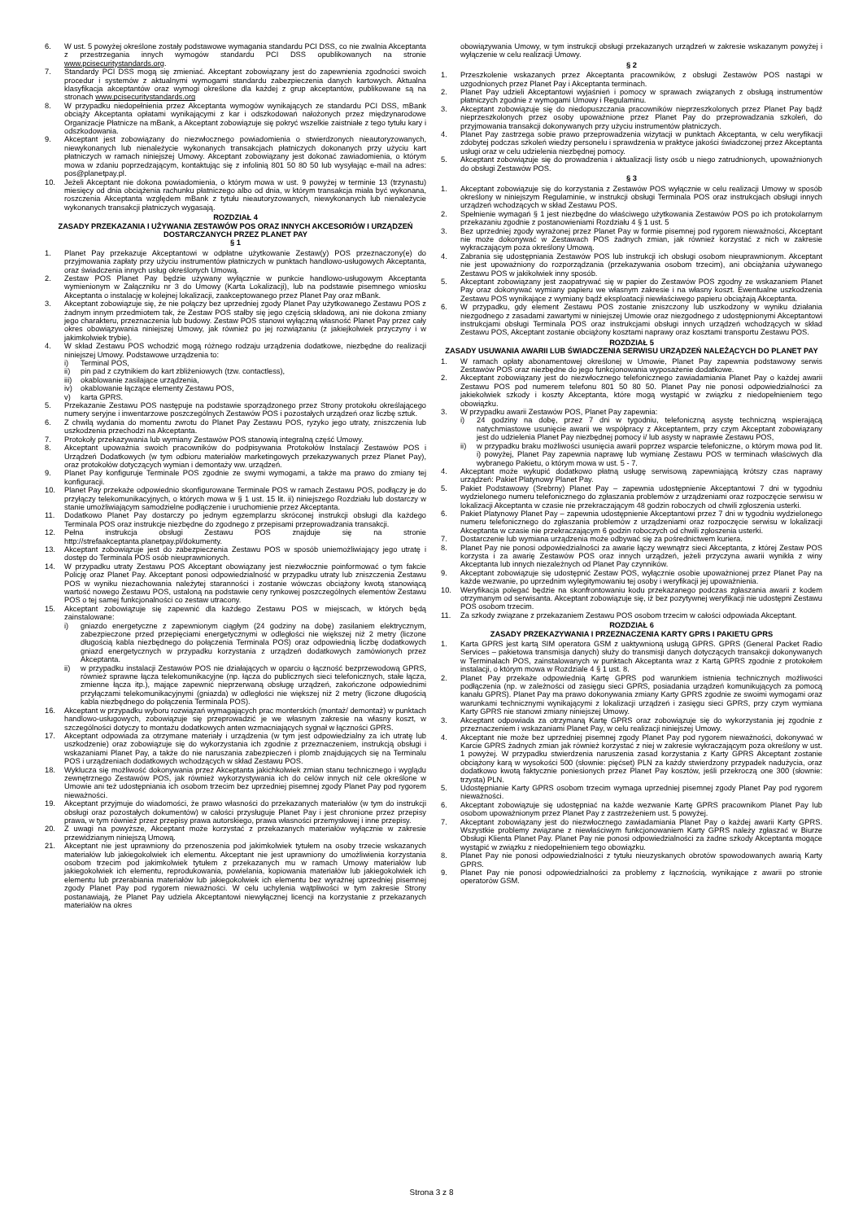6. W ust. 5 powyżej określone zostały podstawowe wymagania standardu PCI DSS, co nie zwalnia Akceptanta z przestrzegania innych wymogów standardu PCI DSS opublikowanych na stronie www.pcisecuritystandards.org.
7. Standardy PCI DSS mogą się zmieniać. Akceptant zobowiązany jest do zapewnienia zgodności swoich procedur i systemów z aktualnymi wymogami standardu zabezpieczenia danych kartowych. Aktualna klasyfikacja akceptantów oraz wymogi określone dla każdej z grup akceptantów, publikowane są na stronach www.pcisecuritystandards.org
8. W przypadku niedopełnienia przez Akceptanta wymogów wynikających ze standardu PCI DSS, mBank obciąży Akceptanta opłatami wynikającymi z kar i odszkodowań nałożonych przez międzynarodowe Organizacje Płatnicze na mBank, a Akceptant zobowiązuje się pokryć wszelkie zaistniałe z tego tytułu kary i odszkodowania.
9. Akceptant jest zobowiązany do niezwłocznego powiadomienia o stwierdzonych nieautoryzowanych, niewykonanych lub nienależycie wykonanych transakcjach płatniczych dokonanych przy użyciu kart płatniczych w ramach niniejszej Umowy. Akceptant zobowiązany jest dokonać zawiadomienia, o którym mowa w zdaniu poprzedzającym, kontaktując się z infolinią 801 50 80 50 lub wysyłając e-mail na adres: pos@planetpay.pl.
10. Jeżeli Akceptant nie dokona powiadomienia, o którym mowa w ust. 9 powyżej w terminie 13 (trzynastu) miesięcy od dnia obciążenia rachunku płatniczego albo od dnia, w którym transakcja miała być wykonana, roszczenia Akceptanta względem mBank z tytułu nieautoryzowanych, niewykonanych lub nienależycie wykonanych transakcji płatniczych wygasają.
ROZDZIAŁ 4
ZASADY PRZEKAZANIA I UŻYWANIA ZESTAWÓW POS ORAZ INNYCH AKCESORIÓW I URZĄDZEŃ DOSTARCZANYCH PRZEZ PLANET PAY
§ 1
1. Planet Pay przekazuje Akceptantowi w odpłatne użytkowanie Zestaw(y) POS przeznaczony(e) do przyjmowania zapłaty przy użyciu instrumentów płatniczych w punktach handlowo-usługowych Akceptanta, oraz świadczenia innych usług określonych Umową.
2. Zestaw POS Planet Pay będzie używany wyłącznie w punkcie handlowo-usługowym Akceptanta wymienionym w Załączniku nr 3 do Umowy (Karta Lokalizacji), lub na podstawie pisemnego wniosku Akceptanta o instalację w kolejnej lokalizacji, zaakceptowanego przez Planet Pay oraz mBank.
3. Akceptant zobowiązuje się, że nie połączy bez uprzedniej zgody Planet Pay użytkowanego Zestawu POS z żadnym innym przedmiotem tak, że Zestaw POS stałby się jego częścią składową, ani nie dokona zmiany jego charakteru, przeznaczenia lub budowy. Zestaw POS stanowi wyłączną własność Planet Pay przez cały okres obowiązywania niniejszej Umowy, jak również po jej rozwiązaniu (z jakiejkolwiek przyczyny i w jakimkolwiek trybie).
4. W skład Zestawu POS wchodzić mogą różnego rodzaju urządzenia dodatkowe, niezbędne do realizacji niniejszej Umowy. Podstawowe urządzenia to:
i) Terminal POS,
ii) pin pad z czytnikiem do kart zbliżeniowych (tzw. contactless),
iii) okablowanie zasilające urządzenia,
iv) okablowanie łączące elementy Zestawu POS,
v) karta GPRS.
5. Przekazanie Zestawu POS następuje na podstawie sporządzonego przez Strony protokołu określającego numery seryjne i inwentarzowe poszczególnych Zestawów POS i pozostałych urządzeń oraz liczbę sztuk.
6. Z chwilą wydania do momentu zwrotu do Planet Pay Zestawu POS, ryzyko jego utraty, zniszczenia lub uszkodzenia przechodzi na Akceptanta.
7. Protokoły przekazywania lub wymiany Zestawów POS stanowią integralną część Umowy.
8. Akceptant upoważnia swoich pracowników do podpisywania Protokołów Instalacji Zestawów POS i Urządzeń Dodatkowych (w tym odbioru materiałów marketingowych przekazywanych przez Planet Pay), oraz protokołów dotyczących wymian i demontaży ww. urządzeń.
9. Planet Pay konfiguruje Terminale POS zgodnie ze swymi wymogami, a także ma prawo do zmiany tej konfiguracji.
10. Planet Pay przekaże odpowiednio skonfigurowane Terminale POS w ramach Zestawu POS, podłączy je do przyłączy telekomunikacyjnych, o których mowa w § 1 ust. 15 lit. ii) niniejszego Rozdziału lub dostarczy w stanie umożliwiającym samodzielne podłączenie i uruchomienie przez Akceptanta.
11. Dodatkowo Planet Pay dostarczy po jednym egzemplarzu skróconej instrukcji obsługi dla każdego Terminala POS oraz instrukcje niezbędne do zgodnego z przepisami przeprowadzania transakcji.
12. Pełna instrukcja obsługi Zestawu POS znajduje się na stronie http://strefaakceptanta.planetpay.pl/dokumenty.
13. Akceptant zobowiązuje jest do zabezpieczenia Zestawu POS w sposób uniemożliwiający jego utratę i dostęp do Terminala POS osób nieuprawnionych.
14. W przypadku utraty Zestawu POS Akceptant obowiązany jest niezwłocznie poinformować o tym fakcie Policję oraz Planet Pay. Akceptant ponosi odpowiedzialność w przypadku utraty lub zniszczenia Zestawu POS w wyniku niezachowania należytej staranności i zostanie wówczas obciążony kwotą stanowiącą wartość nowego Zestawu POS, ustaloną na podstawie ceny rynkowej poszczególnych elementów Zestawu POS o tej samej funkcjonalności co zestaw utracony.
15. Akceptant zobowiązuje się zapewnić dla każdego Zestawu POS w miejscach, w których będą zainstalowane:
i) gniazdo energetyczne z zapewnionym ciągłym (24 godziny na dobę) zasilaniem elektrycznym, zabezpieczone przed przepięciami energetycznymi w odległości nie większej niż 2 metry (liczone długością kabla niezbędnego do połączenia Terminala POS) oraz odpowiednią liczbę dodatkowych gniazd energetycznych w przypadku korzystania z urządzeń dodatkowych zamówionych przez Akceptanta.
ii) w przypadku instalacji Zestawów POS nie działających w oparciu o łączność bezprzewodową GPRS, również sprawne łącza telekomunikacyjne (np. łącza do publicznych sieci telefonicznych, stałe łącza, zmienne łącza itp.), mające zapewnić nieprzerwaną obsługę urządzeń, zakończone odpowiednimi przyłączami telekomunikacyjnymi (gniazda) w odległości nie większej niż 2 metry (liczone długością kabla niezbędnego do połączenia Terminala POS).
16. Akceptant w przypadku wyboru rozwiązań wymagających prac monterskich (montaż/ demontaż) w punktach handlowo-usługowych, zobowiązuje się przeprowadzić je we własnym zakresie na własny koszt, w szczególności dotyczy to montażu dodatkowych anten wzmacniających sygnał w łączności GPRS.
17. Akceptant odpowiada za otrzymane materiały i urządzenia (w tym jest odpowiedzialny za ich utratę lub uszkodzenie) oraz zobowiązuje się do wykorzystania ich zgodnie z przeznaczeniem, instrukcją obsługi i wskazaniami Planet Pay, a także do nie naruszania zabezpieczeń i plomb znajdujących się na Terminalu POS i urządzeniach dodatkowych wchodzących w skład Zestawu POS.
18. Wyklucza się możliwość dokonywania przez Akceptanta jakichkolwiek zmian stanu technicznego i wyglądu zewnętrznego Zestawów POS, jak również wykorzystywania ich do celów innych niż cele określone w Umowie ani też udostępniania ich osobom trzecim bez uprzedniej pisemnej zgody Planet Pay pod rygorem nieważności.
19. Akceptant przyjmuje do wiadomości, że prawo własności do przekazanych materiałów (w tym do instrukcji obsługi oraz pozostałych dokumentów) w całości przysługuje Planet Pay i jest chronione przez przepisy prawa, w tym również przez przepisy prawa autorskiego, prawa własności przemysłowej i inne przepisy.
20. Z uwagi na powyższe, Akceptant może korzystać z przekazanych materiałów wyłącznie w zakresie przewidzianym niniejszą Umową.
21. Akceptant nie jest uprawniony do przenoszenia pod jakimkolwiek tytułem na osoby trzecie wskazanych materiałów lub jakiegokolwiek ich elementu. Akceptant nie jest uprawniony do umożliwienia korzystania osobom trzecim pod jakimkolwiek tytułem z przekazanych mu w ramach Umowy materiałów lub jakiegokolwiek ich elementu, reprodukowania, powielania, kopiowania materiałów lub jakiegokolwiek ich elementu lub przerabiania materiałów lub jakiegokolwiek ich elementu bez wyraźnej uprzedniej pisemnej zgody Planet Pay pod rygorem nieważności. W celu uchylenia wątpliwości w tym zakresie Strony postanawiają, że Planet Pay udziela Akceptantowi niewyłącznej licencji na korzystanie z przekazanych materiałów na okres
obowiązywania Umowy, w tym instrukcji obsługi przekazanych urządzeń w zakresie wskazanym powyżej i wyłączenie w celu realizacji Umowy.
§ 2
1. Przeszkolenie wskazanych przez Akceptanta pracowników, z obsługi Zestawów POS nastąpi w uzgodnionych przez Planet Pay i Akceptanta terminach.
2. Planet Pay udzieli Akceptantowi wyjaśnień i pomocy w sprawach związanych z obsługą instrumentów płatniczych zgodnie z wymogami Umowy i Regulaminu.
3. Akceptant zobowiązuje się do niedopuszczania pracowników nieprzeszkolonych przez Planet Pay bądź nieprzeszkolonych przez osoby upoważnione przez Planet Pay do przeprowadzania szkoleń, do przyjmowania transakcji dokonywanych przy użyciu instrumentów płatniczych.
4. Planet Pay zastrzega sobie prawo przeprowadzenia wizytacji w punktach Akceptanta, w celu weryfikacji zdobytej podczas szkoleń wiedzy personelu i sprawdzenia w praktyce jakości świadczonej przez Akceptanta usługi oraz w celu udzielenia niezbędnej pomocy.
5. Akceptant zobowiązuje się do prowadzenia i aktualizacji listy osób u niego zatrudnionych, upoważnionych do obsługi Zestawów POS.
§ 3
1. Akceptant zobowiązuje się do korzystania z Zestawów POS wyłącznie w celu realizacji Umowy w sposób określony w niniejszym Regulaminie, w instrukcji obsługi Terminala POS oraz instrukcjach obsługi innych urządzeń wchodzących w skład Zestawu POS.
2. Spełnienie wymagań § 1 jest niezbędne do właściwego użytkowania Zestawów POS po ich protokolarnym przekazaniu zgodnie z postanowieniami Rozdziału 4 § 1 ust. 5
3. Bez uprzedniej zgody wyrażonej przez Planet Pay w formie pisemnej pod rygorem nieważności, Akceptant nie może dokonywać w Zestawach POS żadnych zmian, jak również korzystać z nich w zakresie wykraczającym poza określony Umową.
4. Zabrania się udostępniania Zestawów POS lub instrukcji ich obsługi osobom nieuprawnionym. Akceptant nie jest upoważniony do rozporządzania (przekazywania osobom trzecim), ani obciążania używanego Zestawu POS w jakikolwiek inny sposób.
5. Akceptant zobowiązany jest zaopatrywać się w papier do Zestawów POS zgodny ze wskazaniem Planet Pay oraz dokonywać wymiany papieru we własnym zakresie i na własny koszt. Ewentualne uszkodzenia Zestawu POS wynikające z wymiany bądź eksploatacji niewłaściwego papieru obciążają Akceptanta.
6. W przypadku, gdy element Zestawu POS zostanie zniszczony lub uszkodzony w wyniku działania niezgodnego z zasadami zawartymi w niniejszej Umowie oraz niezgodnego z udostępnionymi Akceptantowi instrukcjami obsługi Terminala POS oraz instrukcjami obsługi innych urządzeń wchodzących w skład Zestawu POS, Akceptant zostanie obciążony kosztami naprawy oraz kosztami transportu Zestawu POS.
ROZDZIAŁ 5
ZASADY USUWANIA AWARII LUB ŚWIADCZENIA SERWISU URZĄDZEŃ NALEŻĄCYCH DO PLANET PAY
1. W ramach opłaty abonamentowej określonej w Umowie, Planet Pay zapewnia podstawowy serwis Zestawów POS oraz niezbędne do jego funkcjonowania wyposażenie dodatkowe.
2. Akceptant zobowiązany jest do niezwłocznego telefonicznego zawiadamiania Planet Pay o każdej awarii Zestawu POS pod numerem telefonu 801 50 80 50. Planet Pay nie ponosi odpowiedzialności za jakiekolwiek szkody i koszty Akceptanta, które mogą wystąpić w związku z niedopełnieniem tego obowiązku.
3. W przypadku awarii Zestawów POS, Planet Pay zapewnia:
i) 24 godziny na dobę, przez 7 dni w tygodniu, telefoniczną asystę techniczną wspierającą natychmiastowe usunięcie awarii we współpracy z Akceptantem, przy czym Akceptant zobowiązany jest do udzielenia Planet Pay niezbędnej pomocy i/ lub asysty w naprawie Zestawu POS,
ii) w przypadku braku możliwości usunięcia awarii poprzez wsparcie telefoniczne, o którym mowa pod lit. i) powyżej, Planet Pay zapewnia naprawę lub wymianę Zestawu POS w terminach właściwych dla wybranego Pakietu, o którym mowa w ust. 5 - 7.
4. Akceptant może wykupić dodatkowo płatną usługę serwisową zapewniającą krótszy czas naprawy urządzeń: Pakiet Platynowy Planet Pay.
5. Pakiet Podstawowy (Srebrny) Planet Pay – zapewnia udostępnienie Akceptantowi 7 dni w tygodniu wydzielonego numeru telefonicznego do zgłaszania problemów z urządzeniami oraz rozpoczęcie serwisu w lokalizacji Akceptanta w czasie nie przekraczającym 48 godzin roboczych od chwili zgłoszenia usterki.
6. Pakiet Platynowy Planet Pay – zapewnia udostępnienie Akceptantowi przez 7 dni w tygodniu wydzielonego numeru telefonicznego do zgłaszania problemów z urządzeniami oraz rozpoczęcie serwisu w lokalizacji Akceptanta w czasie nie przekraczającym 6 godzin roboczych od chwili zgłoszenia usterki.
7. Dostarczenie lub wymiana urządzenia może odbywać się za pośrednictwem kuriera.
8. Planet Pay nie ponosi odpowiedzialności za awarie łączy wewnątrz sieci Akceptanta, z której Zestaw POS korzysta i za awarię Zestawów POS oraz innych urządzeń, jeżeli przyczyna awarii wynikła z winy Akceptanta lub innych niezależnych od Planet Pay czynników.
9. Akceptant zobowiązuje się udostępnić Zestaw POS, wyłącznie osobie upoważnionej przez Planet Pay na każde wezwanie, po uprzednim wylegitymowaniu tej osoby i weryfikacji jej upoważnienia.
10. Weryfikacja polegać będzie na skonfrontowaniu kodu przekazanego podczas zgłaszania awarii z kodem otrzymanym od serwisanta. Akceptant zobowiązuje się, iż bez pozytywnej weryfikacji nie udostępni Zestawu POS osobom trzecim.
11. Za szkody związane z przekazaniem Zestawu POS osobom trzecim w całości odpowiada Akceptant.
ROZDZIAŁ 6
ZASADY PRZEKAZYWANIA I PRZEZNACZENIA KARTY GPRS I PAKIETU GPRS
1. Karta GPRS jest kartą SIM operatora GSM z uaktywnioną usługą GPRS. GPRS (General Packet Radio Services – pakietowa transmisja danych) służy do transmisji danych dotyczących transakcji dokonywanych w Terminalach POS, zainstalowanych w punktach Akceptanta wraz z Kartą GPRS zgodnie z protokołem instalacji, o którym mowa w Rozdziale 4 § 1 ust. 8.
2. Planet Pay przekaże odpowiednią Kartę GPRS pod warunkiem istnienia technicznych możliwości podłączenia (np. w zależności od zasięgu sieci GPRS, posiadania urządzeń komunikujących za pomocą kanału GPRS). Planet Pay ma prawo dokonywania zmiany Karty GPRS zgodnie ze swoimi wymogami oraz warunkami technicznymi wynikającymi z lokalizacji urządzeń i zasięgu sieci GPRS, przy czym wymiana Karty GPRS nie stanowi zmiany niniejszej Umowy.
3. Akceptant odpowiada za otrzymaną Kartę GPRS oraz zobowiązuje się do wykorzystania jej zgodnie z przeznaczeniem i wskazaniami Planet Pay, w celu realizacji niniejszej Umowy.
4. Akceptant nie może bez uprzedniej pisemnej zgody Planet Pay pod rygorem nieważności, dokonywać w Karcie GPRS żadnych zmian jak również korzystać z niej w zakresie wykraczającym poza określony w ust. 1 powyżej. W przypadku stwierdzenia naruszenia zasad korzystania z Karty GPRS Akceptant zostanie obciążony karą w wysokości 500 (słownie: pięćset) PLN za każdy stwierdzony przypadek nadużycia, oraz dodatkowo kwotą faktycznie poniesionych przez Planet Pay kosztów, jeśli przekroczą one 300 (słownie: trzysta) PLN.
5. Udostępnianie Karty GPRS osobom trzecim wymaga uprzedniej pisemnej zgody Planet Pay pod rygorem nieważności.
6. Akceptant zobowiązuje się udostępniać na każde wezwanie Kartę GPRS pracownikom Planet Pay lub osobom upoważnionym przez Planet Pay z zastrzeżeniem ust. 5 powyżej.
7. Akceptant zobowiązany jest do niezwłocznego zawiadamiania Planet Pay o każdej awarii Karty GPRS. Wszystkie problemy związane z niewłaściwym funkcjonowaniem Karty GPRS należy zgłaszać w Biurze Obsługi Klienta Planet Pay. Planet Pay nie ponosi odpowiedzialności za żadne szkody Akceptanta mogące wystąpić w związku z niedopełnieniem tego obowiązku.
8. Planet Pay nie ponosi odpowiedzialności z tytułu nieuzyskanych obrotów spowodowanych awarią Karty GPRS.
9. Planet Pay nie ponosi odpowiedzialności za problemy z łącznością, wynikające z awarii po stronie operatorów GSM.
Strona 3 z 8